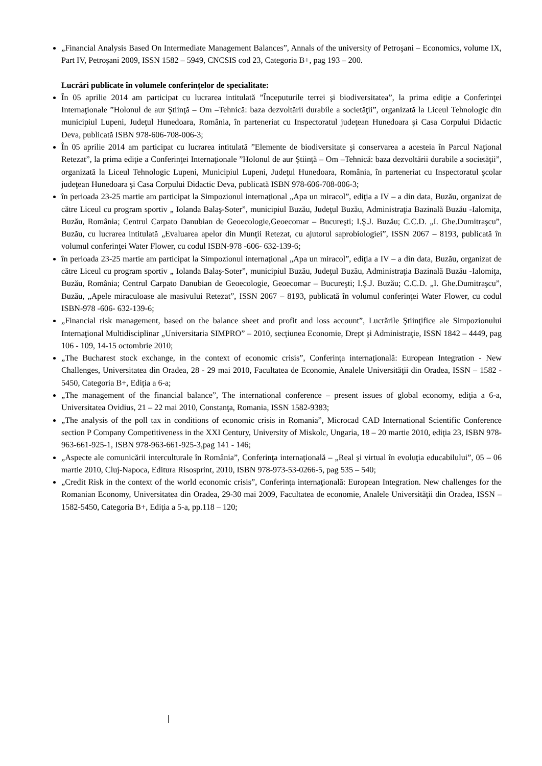„Financial Analysis Based On Intermediate Management Balances”, Annals of the university of Petroşani – Economics, volume IX, Part IV, Petroşani 2009, ISSN 1582 – 5949, CNCSIS cod 23, Categoria B+, pag 193 – 200.
Lucrări publicate în volumele conferinţelor de specialitate:
În 05 aprilie 2014 am participat cu lucrarea intitulată ”Începuturile terrei şi biodiversitatea”, la prima ediţie a Conferinţei Internaţionale ”Holonul de aur Ştiinţă – Om –Tehnică: baza dezvoltării durabile a societăţii”, organizată la Liceul Tehnologic din municipiul Lupeni, Judeţul Hunedoara, România, în parteneriat cu Inspectoratul judeţean Hunedoara şi Casa Corpului Didactic Deva, publicată ISBN 978-606-708-006-3;
În 05 aprilie 2014 am participat cu lucrarea intitulată ”Elemente de biodiversitate şi conservarea a acesteia în Parcul Naţional Retezat”, la prima ediţie a Conferinţei Internaţionale ”Holonul de aur Ştiinţă – Om –Tehnică: baza dezvoltării durabile a societăţii”, organizată la Liceul Tehnologic Lupeni, Municipiul Lupeni, Judeţul Hunedoara, România, în parteneriat cu Inspectoratul şcolar judeţean Hunedoara şi Casa Corpului Didactic Deva, publicată ISBN 978-606-708-006-3;
în perioada 23-25 martie am participat la Simpozionul internaţional „Apa un miracol”, ediţia a IV – a din data, Buzău, organizat de către Liceul cu program sportiv „ Iolanda Balaş-Soter”, municipiul Buzău, Judeţul Buzău, Administraţia Bazinală Buzău -Ialomiţa, Buzău, România; Centrul Carpato Danubian de Geoecologie,Geoecomar – Bucureşti; I.Ş.J. Buzău; C.C.D. „I. Ghe.Dumitraşcu”, Buzău, cu lucrarea intitulată „Evaluarea apelor din Munţii Retezat, cu ajutorul saprobiologiei”, ISSN 2067 – 8193, publicată în volumul conferinţei Water Flower, cu codul ISBN-978 -606- 632-139-6;
în perioada 23-25 martie am participat la Simpozionul internaţional „Apa un miracol”, ediţia a IV – a din data, Buzău, organizat de către Liceul cu program sportiv „ Iolanda Balaş-Soter”, municipiul Buzău, Judeţul Buzău, Administraţia Bazinală Buzău -Ialomiţa, Buzău, România; Centrul Carpato Danubian de Geoecologie, Geoecomar – Bucureşti; I.Ş.J. Buzău; C.C.D. „I. Ghe.Dumitraşcu”, Buzău, „Apele miraculoase ale masivului Retezat”, ISSN 2067 – 8193, publicată în volumul conferinţei Water Flower, cu codul ISBN-978 -606- 632-139-6;
„Financial risk management, based on the balance sheet and profit and loss account”, Lucrările Ştiinţifice ale Simpozionului Internaţional Multidisciplinar „Universitaria SIMPRO” – 2010, secţiunea Economie, Drept şi Administraţie, ISSN 1842 – 4449, pag 106 - 109, 14-15 octombrie 2010;
„The Bucharest stock exchange, in the context of economic crisis”, Conferinţa internaţională: European Integration - New Challenges, Universitatea din Oradea, 28 - 29 mai 2010, Facultatea de Economie, Analele Universităţii din Oradea, ISSN – 1582 - 5450, Categoria B+, Ediţia a 6-a;
„The management of the financial balance”, The international conference – present issues of global economy, ediţia a 6-a, Universitatea Ovidius, 21 – 22 mai 2010, Constanţa, Romania, ISSN 1582-9383;
„The analysis of the poll tax in conditions of economic crisis in Romania”, Microcad CAD International Scientific Conference section P Company Competitiveness in the XXI Century, University of Miskolc, Ungaria, 18 – 20 martie 2010, ediţia 23, ISBN 978-963-661-925-1, ISBN 978-963-661-925-3,pag 141 - 146;
„Aspecte ale comunicării interculturale în România”, Conferinţa internaţională – „Real şi virtual în evoluţia educabilului”, 05 – 06 martie 2010, Cluj-Napoca, Editura Risosprint, 2010, ISBN 978-973-53-0266-5, pag 535 – 540;
„Credit Risk in the context of the world economic crisis”, Conferinţa internaţională: European Integration. New challenges for the Romanian Economy, Universitatea din Oradea, 29-30 mai 2009, Facultatea de economie, Analele Universităţii din Oradea, ISSN – 1582-5450, Categoria B+, Ediţia a 5-a, pp.118 – 120;